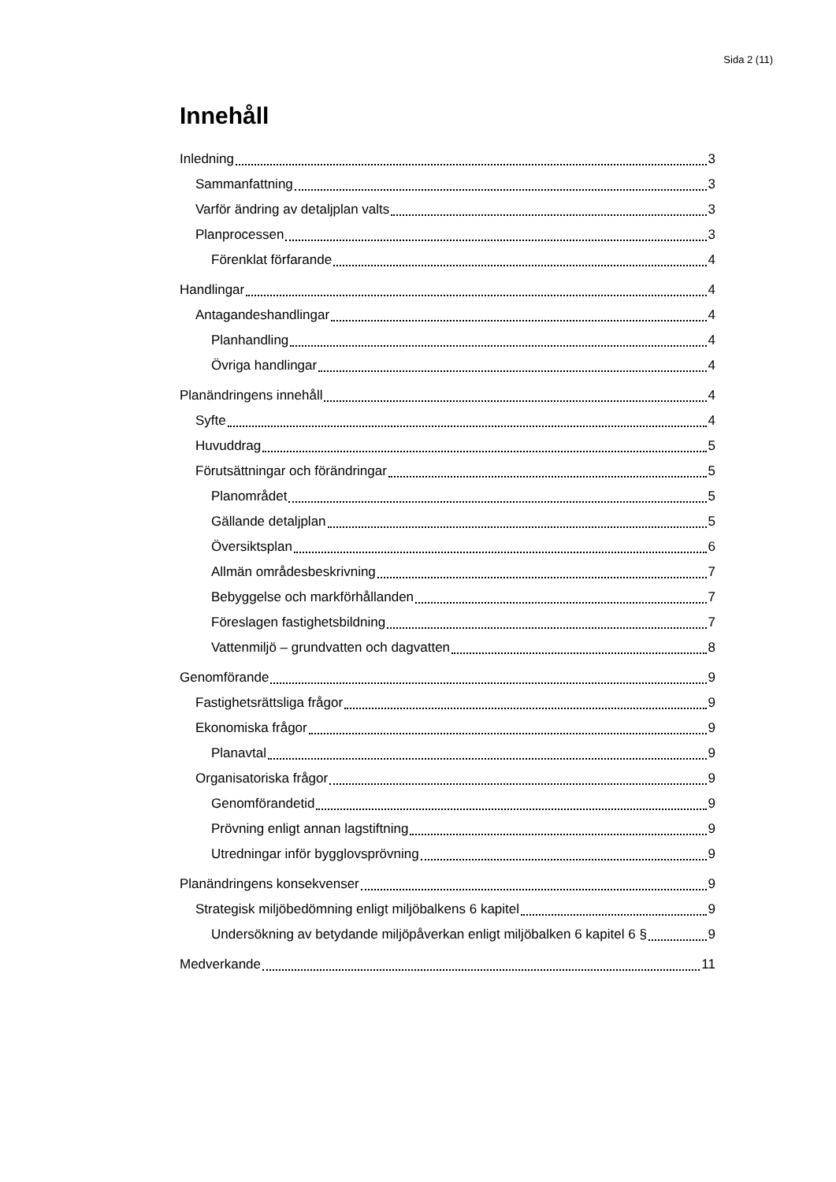Sida 2 (11)
Innehåll
Inledning 3
Sammanfattning 3
Varför ändring av detaljplan valts 3
Planprocessen 3
Förenklat förfarande 4
Handlingar 4
Antagandeshandlingar 4
Planhandling 4
Övriga handlingar 4
Planändringens innehåll 4
Syfte 4
Huvuddrag 5
Förutsättningar och förändringar 5
Planområdet 5
Gällande detaljplan 5
Översiktsplan 6
Allmän områdesbeskrivning 7
Bebyggelse och markförhållanden 7
Föreslagen fastighetsbildning 7
Vattenmiljö – grundvatten och dagvatten 8
Genomförande 9
Fastighetsrättsliga frågor 9
Ekonomiska frågor 9
Planavtal 9
Organisatoriska frågor 9
Genomförandetid 9
Prövning enligt annan lagstiftning 9
Utredningar inför bygglovsprövning 9
Planändringens konsekvenser 9
Strategisk miljöbedömning enligt miljöbalkens 6 kapitel 9
Undersökning av betydande miljöpåverkan enligt miljöbalken 6 kapitel 6 § 9
Medverkande 11